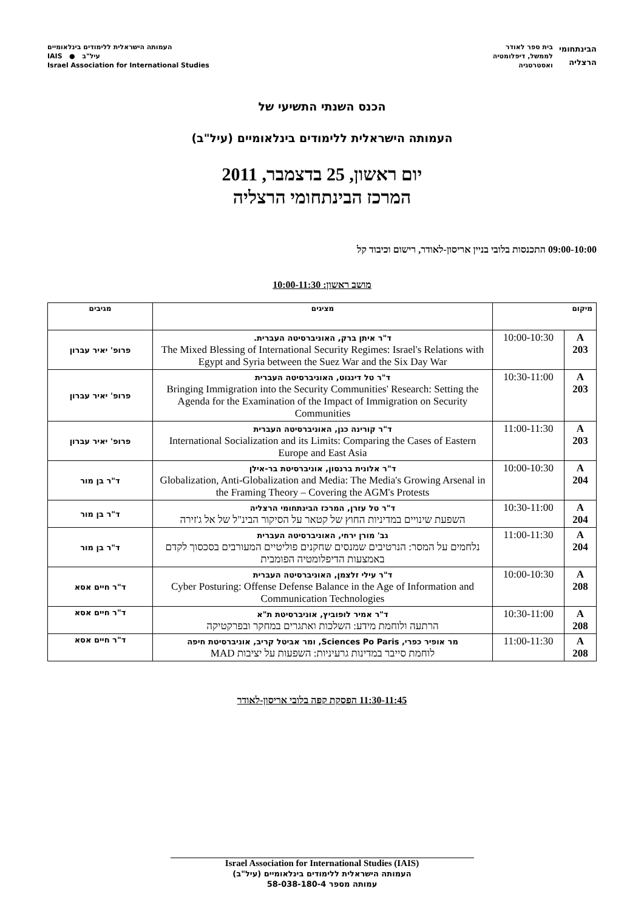הבינתחומי
הרצליה
בית ספר לאודר
לממשל, דיפלומטיה
ואסטרטגיה
העמותה הישראלית ללימודים בינלאומיים
IAIS ● עיל"ב
Israel Association for International Studies
הכנס השנתי התשיעי של
העמותה הישראלית ללימודים בינלאומיים (עיל"ב)
יום ראשון, 25 בדצמבר, 2011
המרכז הבינתחומי הרצליה
09:00-10:00 התכנסות בלובי בניין אריסון-לאודר, רישום וכיבוד קל
מושב ראשון: 10:00-11:30
| מיקום | | מציגים | מגיבים |
| --- | --- | --- | --- |
| A 203 | 10:00-10:30 | ד"ר איתן ברק, האוניברסיטה העברית. The Mixed Blessing of International Security Regimes: Israel's Relations with Egypt and Syria between the Suez War and the Six Day War | פרופ' יאיר עברון |
| A 203 | 10:30-11:00 | ד"ר טל דינגוט, האוניברסיטה העברית Bringing Immigration into the Security Communities' Research: Setting the Agenda for the Examination of the Impact of Immigration on Security Communities | פרופ' יאיר עברון |
| A 203 | 11:00-11:30 | ד"ר קורינה כגן, האוניברסיטה העברית International Socialization and its Limits: Comparing the Cases of Eastern Europe and East Asia | פרופ' יאיר עברון |
| A 204 | 10:00-10:30 | ד"ר אלונית ברנסון, אוניברסיטת בר-אילן Globalization, Anti-Globalization and Media: The Media's Growing Arsenal in the Framing Theory – Covering the AGM's Protests | ד"ר בן מור |
| A 204 | 10:30-11:00 | ד"ר טל עזרן, המרכז הבינתחומי הרצליה השפעת שינויים במדיניות החוץ של קטאר על הסיקור הבינ"ל של אל ג'זירה | ד"ר בן מור |
| A 204 | 11:00-11:30 | גב' מורן ירחי, האוניברסיטה העברית נלחמים על המסר: הנרטיבים שמנסים שחקנים פוליטיים המעורבים בסכסוך לקדם באמצעות הדיפלומטיה הפומבית | ד"ר בן מור |
| A 208 | 10:00-10:30 | ד"ר עילי זלצמן, האוניברסיטה העברית Cyber Posturing: Offense Defense Balance in the Age of Information and Communication Technologies | ד"ר חיים אסא |
| A 208 | 10:30-11:00 | ד"ר אמיר לופוביץ, אוניברסיטת ת"א הרתעה ולוחמת מידע: השלכות ואתגרים במחקר ובפרקטיקה | ד"ר חיים אסא |
| A 208 | 11:00-11:30 | מר אופיר כפרי, Sciences Po Paris, ומר אביטל קריב, אוניברסיטת חיפה לוחמת סייבר במדינות גרעיניות: השפעות על יציבות MAD | ד"ר חיים אסא |
11:30-11:45 הפסקת קפה בלובי אריסון-לאודר
Israel Association for International Studies (IAIS)
העמותה הישראלית ללימודים בינלאומיים (עיל"ב)
עמותה מספר 58-038-180-4